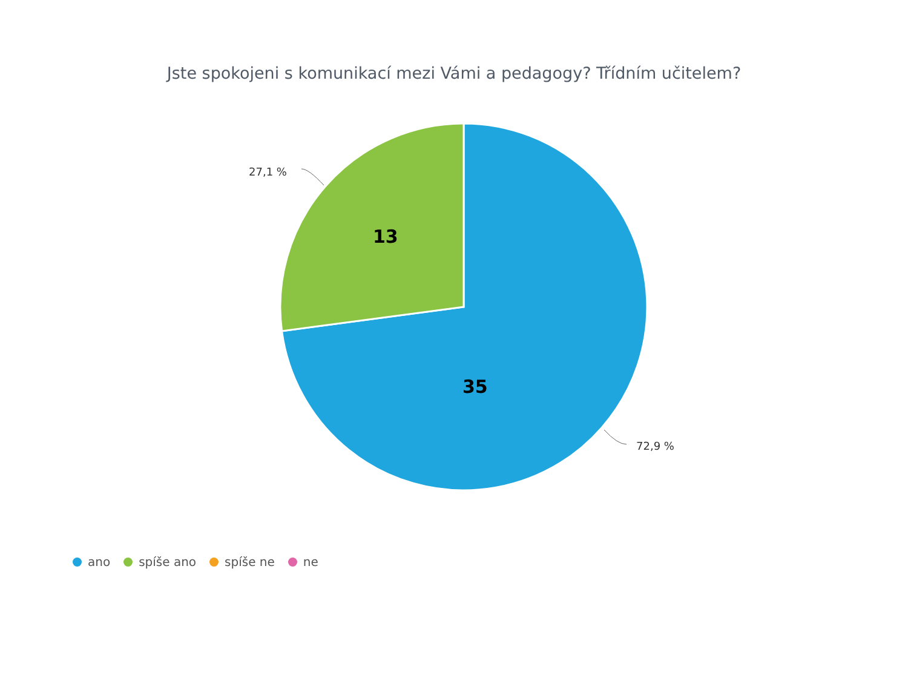Jste spokojeni s komunikací mezi Vámi a pedagogy? Třídním učitelem?
27,1 %
13
35
72,9 %
ano spíše ano spíše ne ne